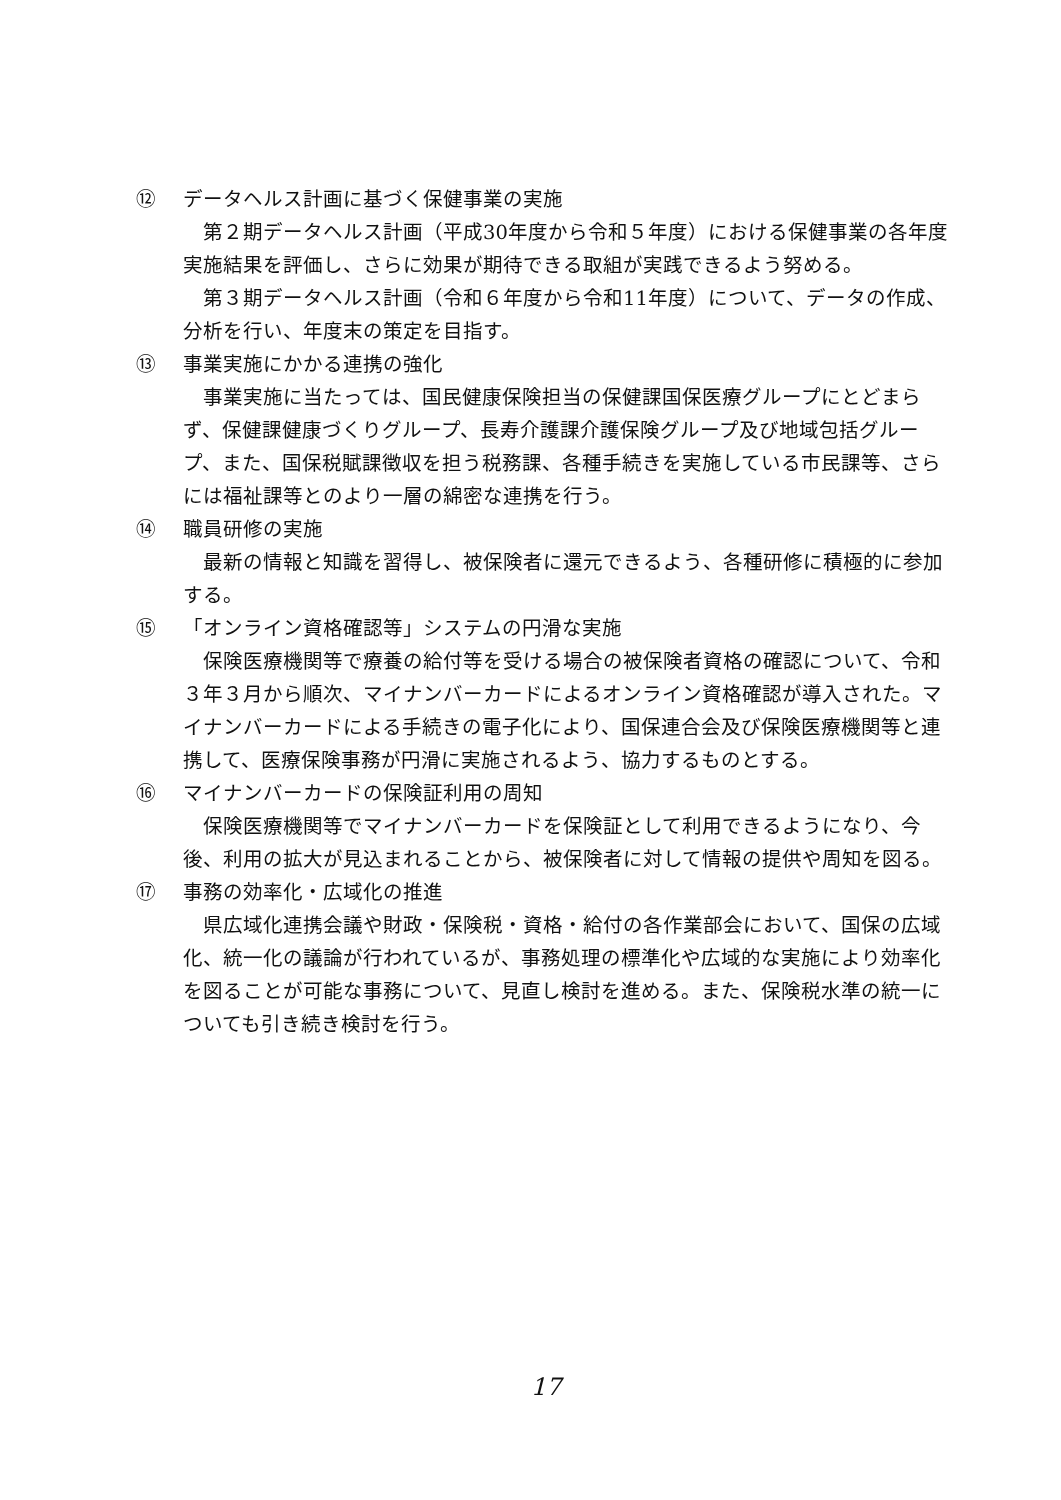⑫ データヘルス計画に基づく保健事業の実施
第２期データヘルス計画（平成30年度から令和５年度）における保健事業の各年度実施結果を評価し、さらに効果が期待できる取組が実践できるよう努める。
第３期データヘルス計画（令和６年度から令和11年度）について、データの作成、分析を行い、年度末の策定を目指す。
⑬ 事業実施にかかる連携の強化
事業実施に当たっては、国民健康保険担当の保健課国保医療グループにとどまらず、保健課健康づくりグループ、長寿介護課介護保険グループ及び地域包括グループ、また、国保税賦課徴収を担う税務課、各種手続きを実施している市民課等、さらには福祉課等とのより一層の綿密な連携を行う。
⑭ 職員研修の実施
最新の情報と知識を習得し、被保険者に還元できるよう、各種研修に積極的に参加する。
⑮ 「オンライン資格確認等」システムの円滑な実施
保険医療機関等で療養の給付等を受ける場合の被保険者資格の確認について、令和３年３月から順次、マイナンバーカードによるオンライン資格確認が導入された。マイナンバーカードによる手続きの電子化により、国保連合会及び保険医療機関等と連携して、医療保険事務が円滑に実施されるよう、協力するものとする。
⑯ マイナンバーカードの保険証利用の周知
保険医療機関等でマイナンバーカードを保険証として利用できるようになり、今後、利用の拡大が見込まれることから、被保険者に対して情報の提供や周知を図る。
⑰ 事務の効率化・広域化の推進
県広域化連携会議や財政・保険税・資格・給付の各作業部会において、国保の広域化、統一化の議論が行われているが、事務処理の標準化や広域的な実施により効率化を図ることが可能な事務について、見直し検討を進める。また、保険税水準の統一についても引き続き検討を行う。
17